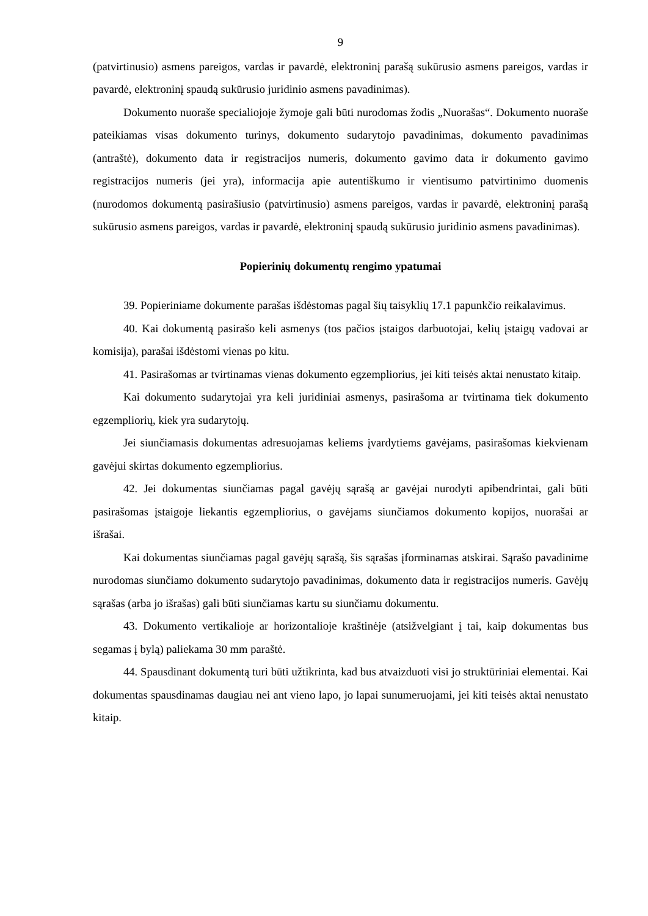9
(patvirtinusio) asmens pareigos, vardas ir pavardė, elektroninį parašą sukūrusio asmens pareigos, vardas ir pavardė, elektroninį spaudą sukūrusio juridinio asmens pavadinimas).
Dokumento nuoraše specialiojoje žymoje gali būti nurodomas žodis „Nuorašas“. Dokumento nuoraše pateikiamas visas dokumento turinys, dokumento sudarytojo pavadinimas, dokumento pavadinimas (antraštė), dokumento data ir registracijos numeris, dokumento gavimo data ir dokumento gavimo registracijos numeris (jei yra), informacija apie autentiškumo ir vientisumo patvirtinimo duomenis (nurodomos dokumentą pasirašiusio (patvirtinusio) asmens pareigos, vardas ir pavardė, elektroninį parašą sukūrusio asmens pareigos, vardas ir pavardė, elektroninį spaudą sukūrusio juridinio asmens pavadinimas).
Popierinių dokumentų rengimo ypatumai
39. Popieriniame dokumente parašas išdėstomas pagal šių taisyklių 17.1 papunkčio reikalavimus.
40. Kai dokumentą pasirašo keli asmenys (tos pačios įstaigos darbuotojai, kelių įstaigų vadovai ar komisija), parašai išdėstomi vienas po kitu.
41. Pasirašomas ar tvirtinamas vienas dokumento egzempliorius, jei kiti teisės aktai nenustato kitaip.
Kai dokumento sudarytojai yra keli juridiniai asmenys, pasirašoma ar tvirtinama tiek dokumento egzempliorių, kiek yra sudarytojų.
Jei siunčiamasis dokumentas adresuojamas keliems įvardytiems gavėjams, pasirašomas kiekvienam gavėjui skirtas dokumento egzempliorius.
42. Jei dokumentas siunčiamas pagal gavėjų sąrašą ar gavėjai nurodyti apibendrintai, gali būti pasirašomas įstaigoje liekantis egzempliorius, o gavėjams siunčiamos dokumento kopijos, nuorašai ar išrašai.
Kai dokumentas siunčiamas pagal gavėjų sąrašą, šis sąrašas įforminamas atskirai. Sąrašo pavadinime nurodomas siunčiamo dokumento sudarytojo pavadinimas, dokumento data ir registracijos numeris. Gavėjų sąrašas (arba jo išrašas) gali būti siunčiamas kartu su siunčiamu dokumentu.
43. Dokumento vertikalioje ar horizontalioje kraštinėje (atsižvelgiant į tai, kaip dokumentas bus segamas į bylą) paliekama 30 mm paraštė.
44. Spausdinant dokumentą turi būti užtikrinta, kad bus atvaizduoti visi jo struktūriniai elementai. Kai dokumentas spausdinamas daugiau nei ant vieno lapo, jo lapai sunumeruojami, jei kiti teisės aktai nenustato kitaip.